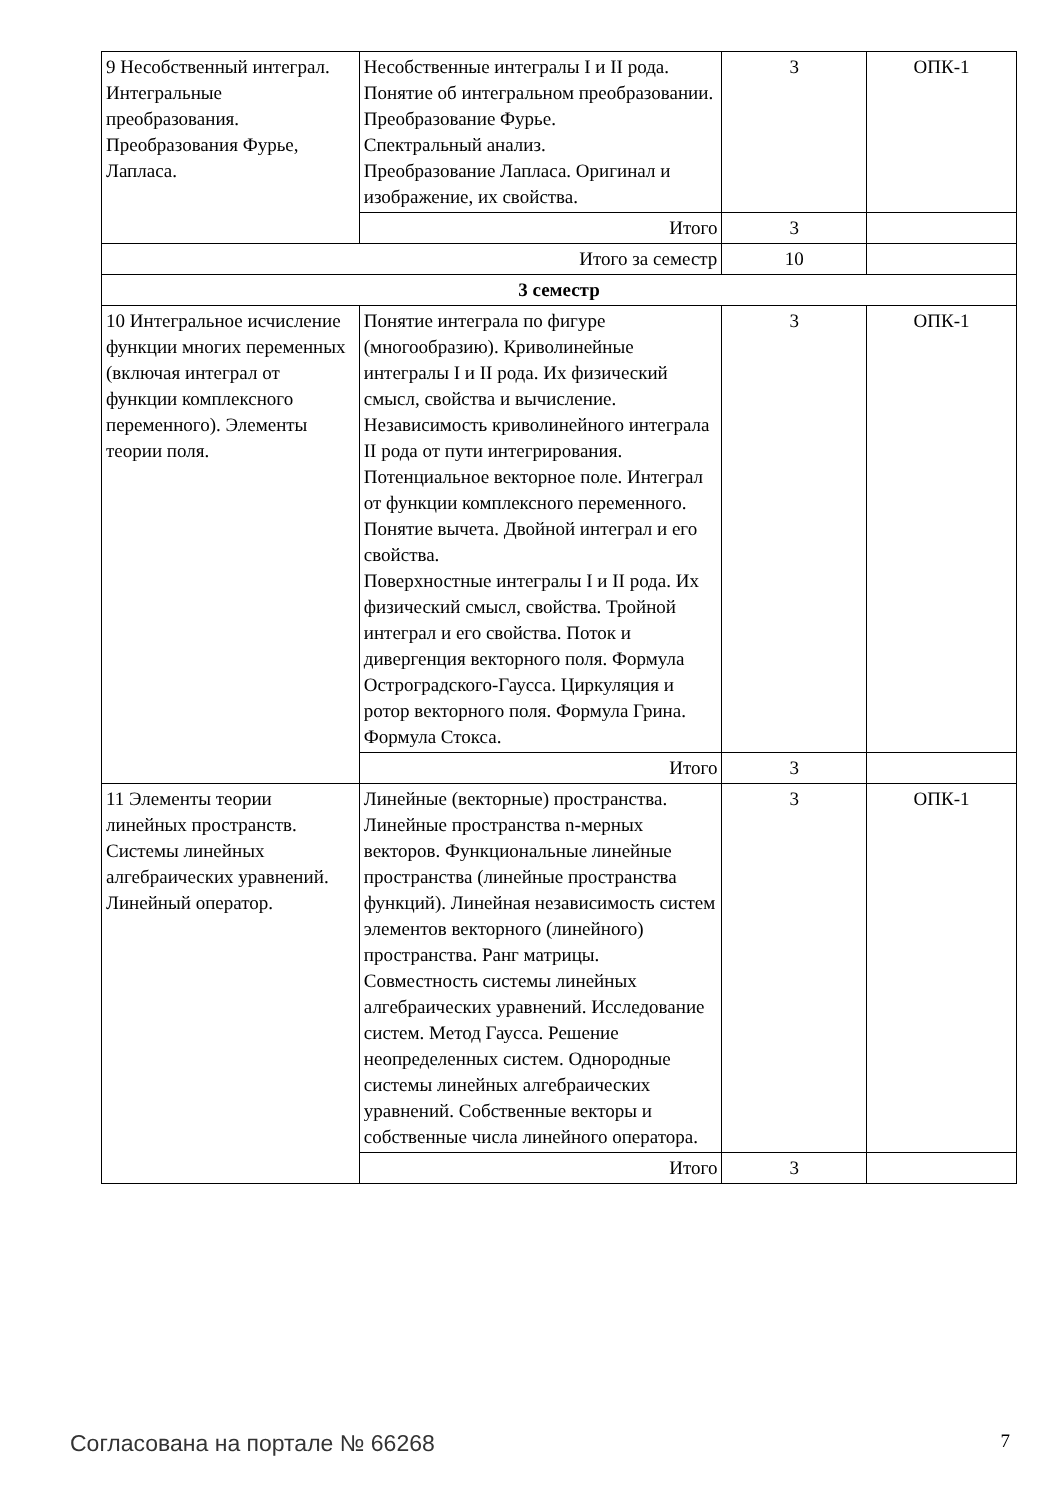| 9 Несобственный интеграл. Интегральные преобразования. Преобразования Фурье, Лапласа. | Несобственные интегралы I и II рода. Понятие об интегральном преобразовании. Преобразование Фурье. Спектральный анализ. Преобразование Лапласа. Оригинал и изображение, их свойства. | 3 | ОПК-1 |
| | Итого | 3 | |
| Итого за семестр | | 10 | |
| 3 семестр | | | |
| 10 Интегральное исчисление функции многих переменных (включая интеграл от функции комплексного переменного). Элементы теории поля. | Понятие интеграла по фигуре (многообразию). Криволинейные интегралы I и II рода. Их физический смысл, свойства и вычисление. Независимость криволинейного интеграла II рода от пути интегрирования. Потенциальное векторное поле. Интеграл от функции комплексного переменного. Понятие вычета. Двойной интеграл и его свойства. Поверхностные интегралы I и II рода. Их физический смысл, свойства. Тройной интеграл и его свойства. Поток и дивергенция векторного поля. Формула Остроградского-Гаусса. Циркуляция и ротор векторного поля. Формула Грина. Формула Стокса. | 3 | ОПК-1 |
| | Итого | 3 | |
| 11 Элементы теории линейных пространств. Системы линейных алгебраических уравнений. Линейный оператор. | Линейные (векторные) пространства. Линейные пространства n-мерных векторов. Функциональные линейные пространства (линейные пространства функций). Линейная независимость систем элементов векторного (линейного) пространства. Ранг матрицы. Совместность системы линейных алгебраических уравнений. Исследование систем. Метод Гаусса. Решение неопределенных систем. Однородные системы линейных алгебраических уравнений. Собственные векторы и собственные числа линейного оператора. | 3 | ОПК-1 |
| | Итого | 3 | |
Согласована на портале № 66268 7